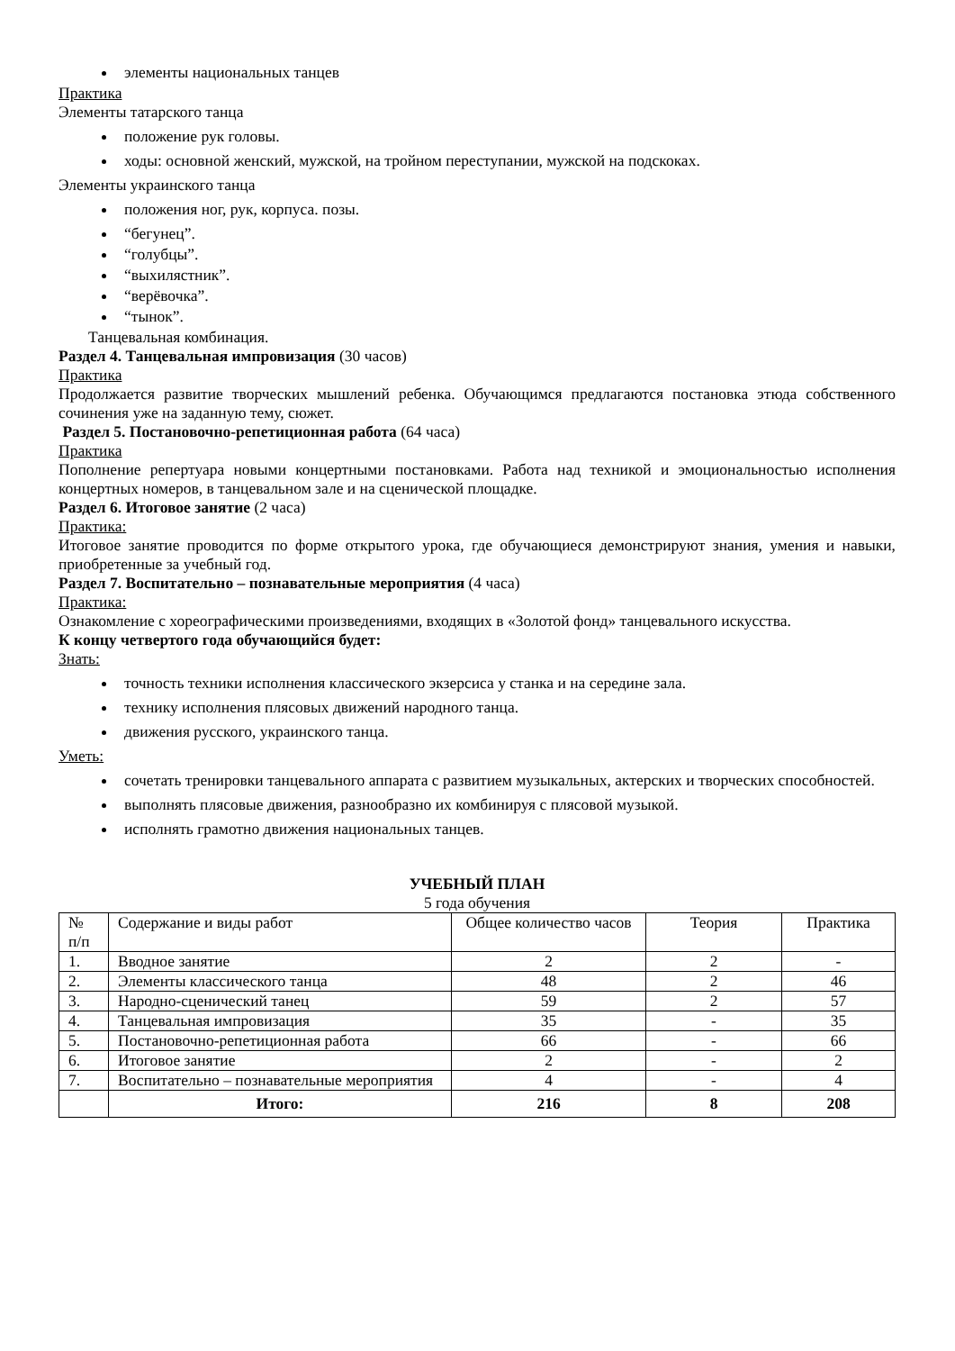элементы национальных танцев
Практика
Элементы татарского танца
положение рук головы.
ходы: основной женский, мужской, на тройном переступании, мужской на подскоках.
Элементы украинского танца
положения ног, рук, корпуса. позы.
“бегунец”.
“голубцы”.
“выхилястник”.
“верёвочка”.
“тынок”.
Танцевальная комбинация.
Раздел 4. Танцевальная импровизация (30 часов)
Практика
Продолжается развитие творческих мышлений ребенка. Обучающимся предлагаются постановка этюда собственного сочинения уже на заданную тему, сюжет.
Раздел 5. Постановочно-репетиционная работа (64 часа)
Практика
Пополнение репертуара новыми концертными постановками. Работа над техникой и эмоциональностью исполнения концертных номеров, в танцевальном зале и на сценической площадке.
Раздел 6. Итоговое занятие (2 часа)
Практика:
Итоговое занятие проводится по форме открытого урока, где обучающиеся демонстрируют знания, умения и навыки, приобретенные за учебный год.
Раздел 7. Воспитательно – познавательные мероприятия (4 часа)
Практика:
Ознакомление с хореографическими произведениями, входящих в «Золотой фонд» танцевального искусства.
К концу четвертого года обучающийся будет:
Знать:
точность техники исполнения классического экзерсиса у станка и на середине зала.
технику исполнения плясовых движений народного танца.
движения русского, украинского танца.
Уметь:
сочетать тренировки танцевального аппарата с развитием музыкальных, актерских и творческих способностей.
выполнять плясовые движения, разнообразно их комбинируя с плясовой музыкой.
исполнять грамотно движения национальных танцев.
УЧЕБНЫЙ ПЛАН
5 года обучения
| № п/п | Содержание и виды работ | Общее количество часов | Теория | Практика |
| --- | --- | --- | --- | --- |
| 1. | Вводное занятие | 2 | 2 | - |
| 2. | Элементы классического танца | 48 | 2 | 46 |
| 3. | Народно-сценический танец | 59 | 2 | 57 |
| 4. | Танцевальная импровизация | 35 | - | 35 |
| 5. | Постановочно-репетиционная работа | 66 | - | 66 |
| 6. | Итоговое занятие | 2 | - | 2 |
| 7. | Воспитательно – познавательные мероприятия | 4 | - | 4 |
| | Итого: | 216 | 8 | 208 |